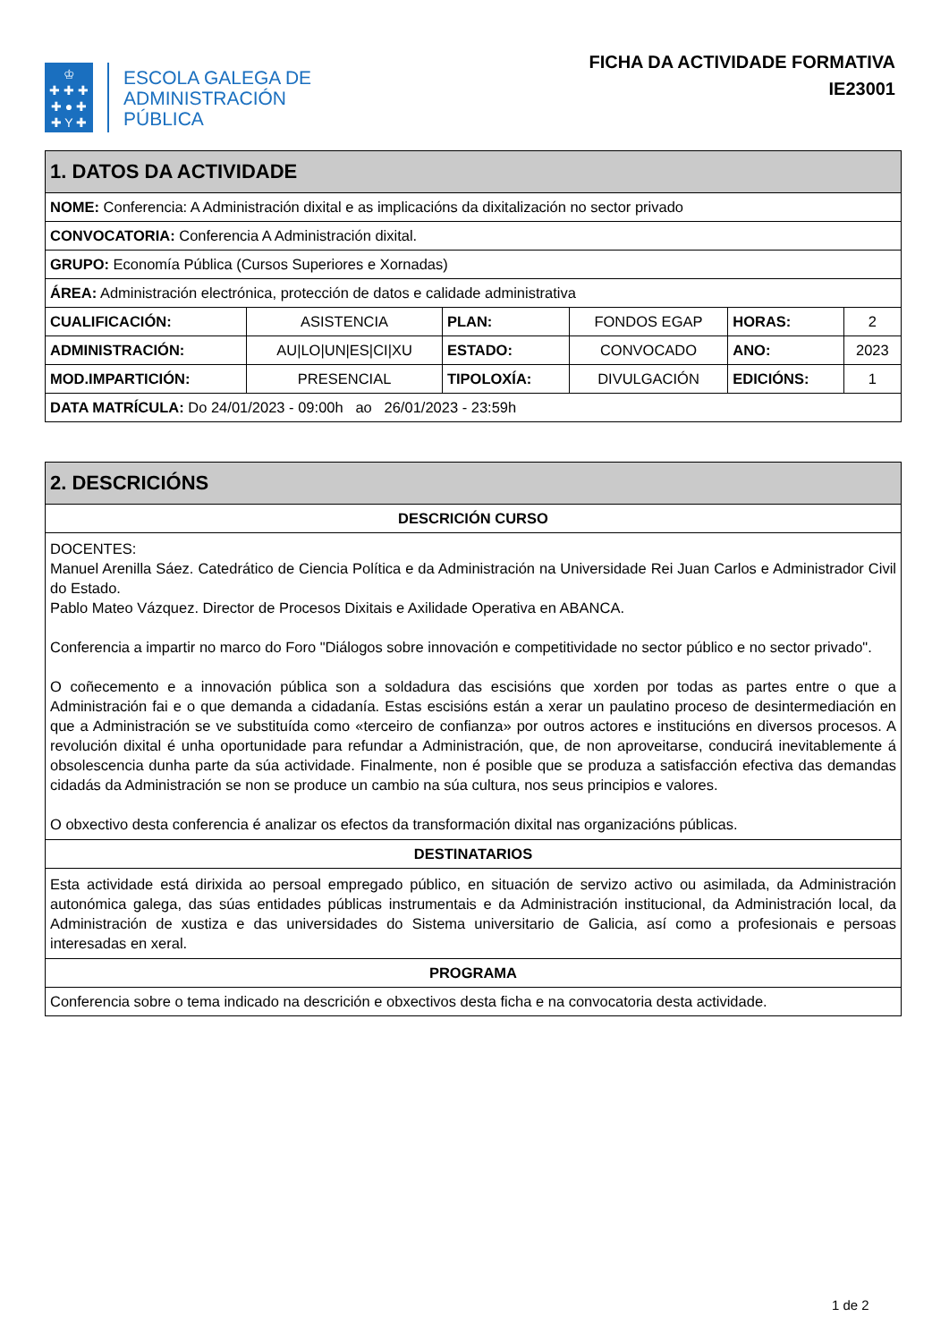♔
✚ ✚ ✚
✚ ● ✚
✚ Y ✚
ESCOLA GALEGA DE
ADMINISTRACIÓN
PÚBLICA
FICHA DA ACTIVIDADE FORMATIVA
IE23001
| 1. DATOS DA ACTIVIDADE | | | | | |
| --- | --- | --- | --- | --- | --- |
| NOME: Conferencia: A Administración dixital e as implicacións da dixitalización no sector privado | | | | | |
| CONVOCATORIA: Conferencia A Administración dixital. | | | | | |
| GRUPO: Economía Pública (Cursos Superiores e Xornadas) | | | | | |
| ÁREA: Administración electrónica, protección de datos e calidade administrativa | | | | | |
| CUALIFICACIÓN: | ASISTENCIA | PLAN: | FONDOS EGAP | HORAS: | 2 |
| ADMINISTRACIÓN: | AU/LO/UN/ES/CI/XU | ESTADO: | CONVOCADO | ANO: | 2023 |
| MOD.IMPARTICIÓN: | PRESENCIAL | TIPOLOXÍA: | DIVULGACIÓN | EDICIÓNS: | 1 |
| DATA MATRÍCULA: Do 24/01/2023 - 09:00h ao 26/01/2023 - 23:59h | | | | | |
| 2. DESCRICIÓNS |
| --- |
| DESCRICIÓN CURSO |
| DOCENTES: Manuel Arenilla Sáez. Catedrático de Ciencia Política e da Administración na Universidade Rei Juan Carlos e Administrador Civil do Estado. Pablo Mateo Vázquez. Director de Procesos Dixitais e Axilidade Operativa en ABANCA. Conferencia a impartir no marco do Foro "Diálogos sobre innovación e competitividade no sector público e no sector privado". O coñecemento e a innovación pública son a soldadura das escisións que xorden por todas as partes entre o que a Administración fai e o que demanda a cidadanía. Estas escisións están a xerar un paulatino proceso de desintermediación en que a Administración se ve substituída como «terceiro de confianza» por outros actores e institucións en diversos procesos. A revolución dixital é unha oportunidade para refundar a Administración, que, de non aproveitarse, conducirá inevitablemente á obsolescencia dunha parte da súa actividade. Finalmente, non é posible que se produza a satisfacción efectiva das demandas cidadás da Administración se non se produce un cambio na súa cultura, nos seus principios e valores. O obxectivo desta conferencia é analizar os efectos da transformación dixital nas organizacións públicas. |
| DESTINATARIOS |
| Esta actividade está dirixida ao persoal empregado público, en situación de servizo activo ou asimilada, da Administración autonómica galega, das súas entidades públicas instrumentais e da Administración institucional, da Administración local, da Administración de xustiza e das universidades do Sistema universitario de Galicia, así como a profesionais e persoas interesadas en xeral. |
| PROGRAMA |
| Conferencia sobre o tema indicado na descrición e obxectivos desta ficha e na convocatoria desta actividade. |
1 de 2